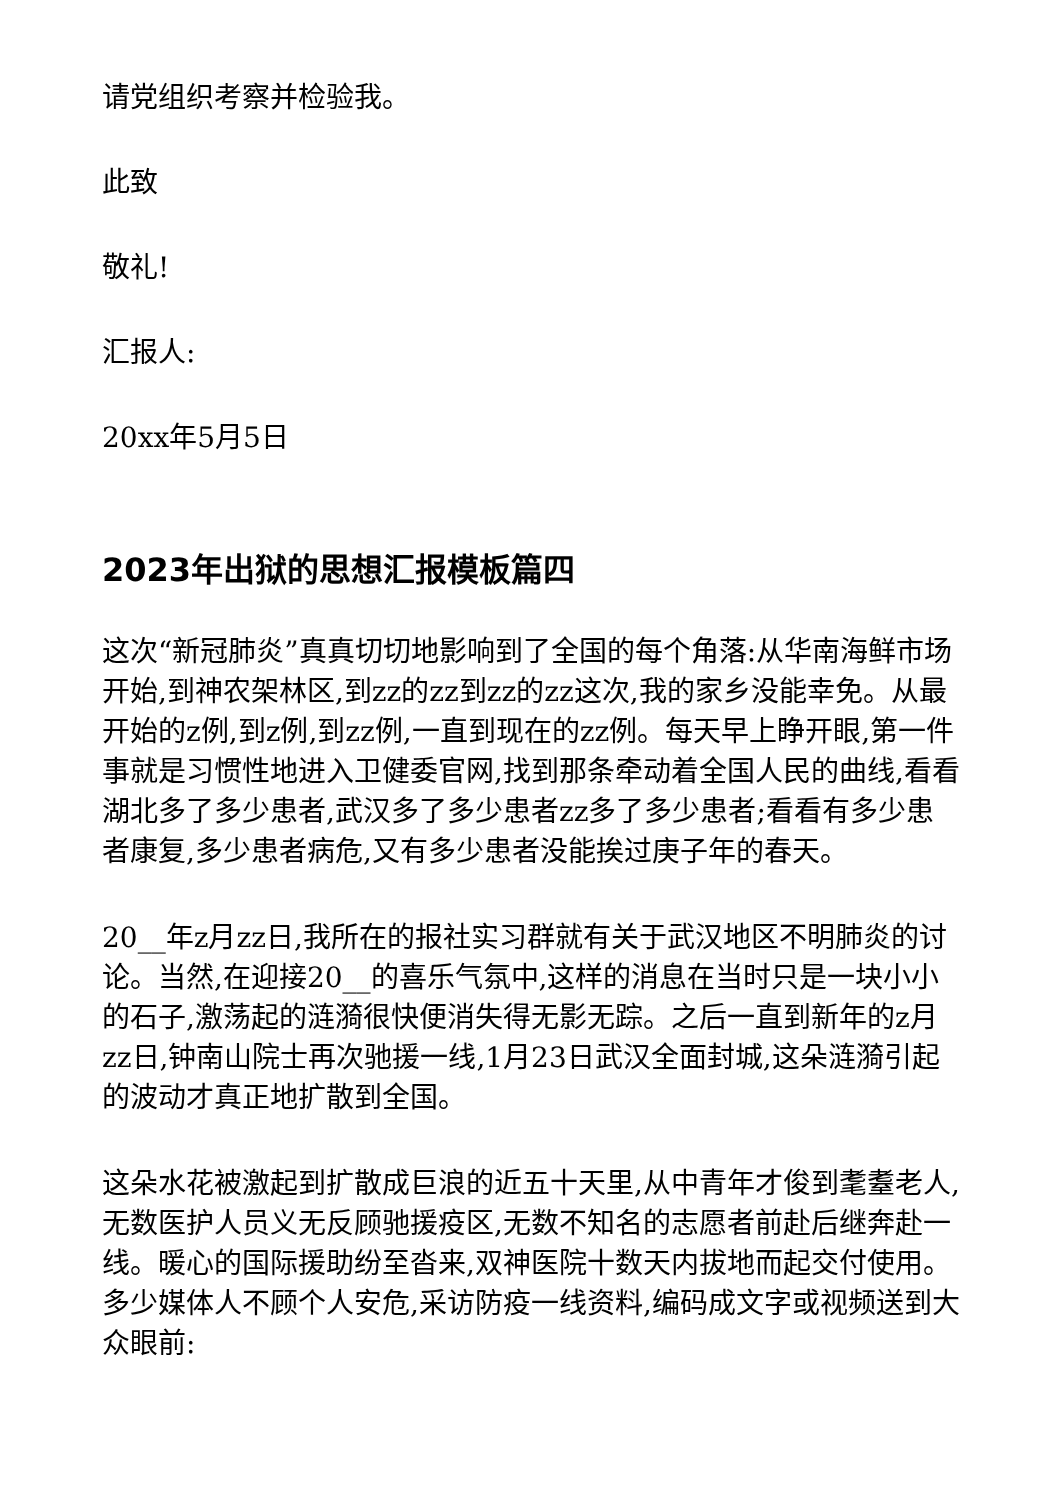请党组织考察并检验我。
此致
敬礼!
汇报人:
20xx年5月5日
2023年出狱的思想汇报模板篇四
这次“新冠肺炎”真真切切地影响到了全国的每个角落:从华南海鲜市场开始,到神农架林区,到zz的zz到zz的zz这次,我的家乡没能幸免。从最开始的z例,到z例,到zz例,一直到现在的zz例。每天早上睁开眼,第一件事就是习惯性地进入卫健委官网,找到那条牵动着全国人民的曲线,看看湖北多了多少患者,武汉多了多少患者zz多了多少患者;看看有多少患者康复,多少患者病危,又有多少患者没能挨过庚子年的春天。
20__年z月zz日,我所在的报社实习群就有关于武汉地区不明肺炎的讨论。当然,在迎接20__的喜乐气氛中,这样的消息在当时只是一块小小的石子,激荡起的涟漪很快便消失得无影无踪。之后一直到新年的z月zz日,钟南山院士再次驰援一线,1月23日武汉全面封城,这朵涟漪引起的波动才真正地扩散到全国。
这朵水花被激起到扩散成巨浪的近五十天里,从中青年才俊到耄耋老人,无数医护人员义无反顾驰援疫区,无数不知名的志愿者前赴后继奔赴一线。暖心的国际援助纷至沓来,双神医院十数天内拔地而起交付使用。多少媒体人不顾个人安危,采访防疫一线资料,编码成文字或视频送到大众眼前: